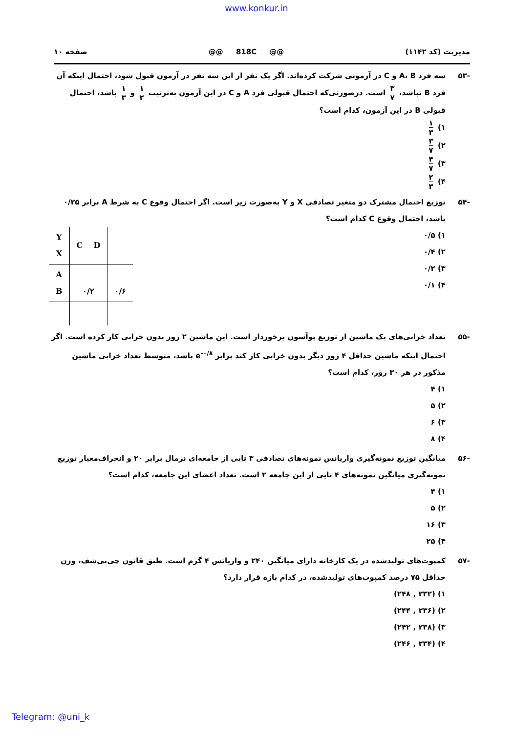www.konkur.in
مدیریت (کد ۱۱۴۲) @@ 818C @@ صفحه ۱۰
-۵۳ سه فرد A، B و C در آزمونی شرکت کرده‌اند. اگر یک نفر از این سه نفر در آزمون قبول شود، احتمال اینکه آن فرد B نباشد، ۳ ۷ است. درصورتی‌که احتمال قبولی فرد A و C در این آزمون به‌ترتیب ۱ ۲ و ۱ ۳ باشد، احتمال قبولی B در این آزمون، کدام است؟
۱) ۱ ۳
۲) ۳ ۷
۳) ۴ ۷
۴) ۲ ۳
-۵۴ توزیع احتمال مشترک دو متغیر تصادفی X و Y به‌صورت زیر است. اگر احتمال وقوع C به شرط A برابر ۰/۲۵ باشد، احتمال وقوع C کدام است؟
۱) ۰/۵
۲) ۰/۴
۳) ۰/۲
۴) ۰/۱
| Y X | C D | |
| A B | ۰/۲ | ۰/۶ |
-۵۵ تعداد خرابی‌های یک ماشین از توزیع پوآسون برخوردار است. این ماشین ۲ روز بدون خرابی کار کرده است. اگر احتمال اینکه ماشین حداقل ۴ روز دیگر بدون خرابی کار کند برابر e<sup>-۰/۸</sup> باشد، متوسط تعداد خرابی ماشین مذکور در هر ۳۰ روز، کدام است؟
۱) ۴
۲) ۵
۳) ۶
۴) ۸
-۵۶ میانگین توزیع نمونه‌گیری واریانس نمونه‌های تصادفی ۳ تایی از جامعه‌ای نرمال برابر ۲۰ و انحراف‌معیار توزیع نمونه‌گیری میانگین نمونه‌های ۴ تایی از این جامعه ۲ است. تعداد اعضای این جامعه، کدام است؟
۱) ۴
۲) ۵
۳) ۱۶
۴) ۲۵
-۵۷ کمپوت‌های تولیدشده در یک کارخانه دارای میانگین ۲۴۰ و واریانس ۴ گرم است. طبق قانون چی‌بی‌شف، وزن حداقل ۷۵ درصد کمپوت‌های تولیدشده، در کدام بازه قرار دارد؟
۱) (۲۳۲ , ۲۴۸)
۲) (۲۳۶ , ۲۴۴)
۳) (۲۳۸ , ۲۴۲)
۴) (۲۳۴ , ۲۴۶)
Telegram: @uni_k